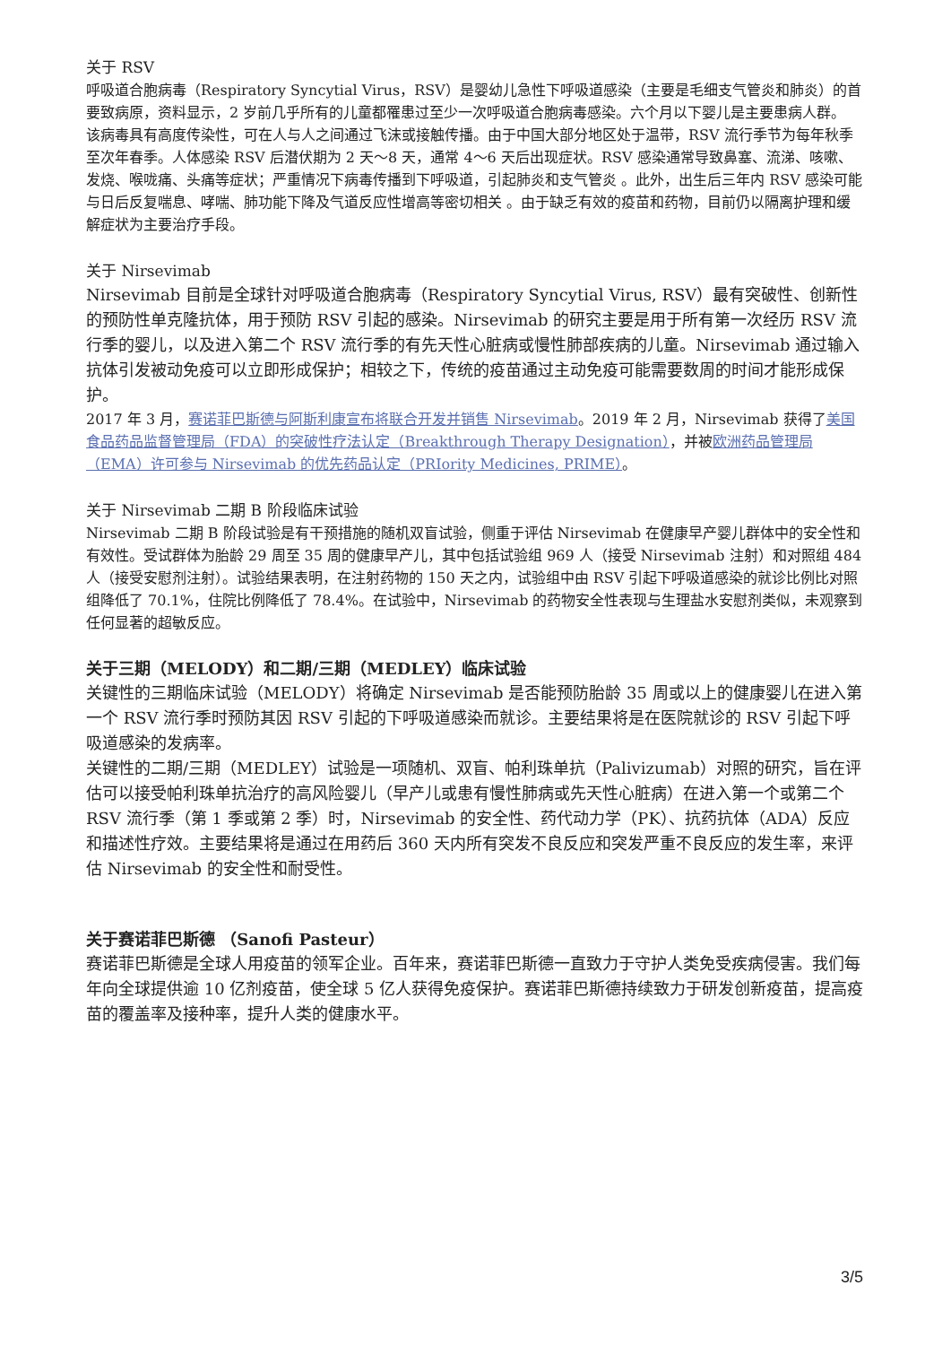关于 RSV
呼吸道合胞病毒（Respiratory Syncytial Virus，RSV）是婴幼儿急性下呼吸道感染（主要是毛细支气管炎和肺炎）的首要致病原，资料显示，2 岁前几乎所有的儿童都罹患过至少一次呼吸道合胞病毒感染。六个月以下婴儿是主要患病人群。
该病毒具有高度传染性，可在人与人之间通过飞沫或接触传播。由于中国大部分地区处于温带，RSV 流行季节为每年秋季至次年春季。人体感染 RSV 后潜伏期为 2 天～8 天，通常 4～6 天后出现症状。RSV 感染通常导致鼻塞、流涕、咳嗽、发烧、喉咙痛、头痛等症状；严重情况下病毒传播到下呼吸道，引起肺炎和支气管炎 。此外，出生后三年内 RSV 感染可能与日后反复喘息、哮喘、肺功能下降及气道反应性增高等密切相关 。由于缺乏有效的疫苗和药物，目前仍以隔离护理和缓解症状为主要治疗手段。
关于 Nirsevimab
Nirsevimab 目前是全球针对呼吸道合胞病毒（Respiratory Syncytial Virus, RSV）最有突破性、创新性的预防性单克隆抗体，用于预防 RSV 引起的感染。Nirsevimab 的研究主要是用于所有第一次经历 RSV 流行季的婴儿，以及进入第二个 RSV 流行季的有先天性心脏病或慢性肺部疾病的儿童。Nirsevimab 通过输入抗体引发被动免疫可以立即形成保护；相较之下，传统的疫苗通过主动免疫可能需要数周的时间才能形成保护。
2017 年 3 月，赛诺菲巴斯德与阿斯利康宣布将联合开发并销售 Nirsevimab。2019 年 2 月，Nirsevimab 获得了美国食品药品监督管理局（FDA）的突破性疗法认定（Breakthrough Therapy Designation），并被欧洲药品管理局（EMA）许可参与 Nirsevimab 的优先药品认定（PRIority Medicines, PRIME）。
关于 Nirsevimab 二期 B 阶段临床试验
Nirsevimab 二期 B 阶段试验是有干预措施的随机双盲试验，侧重于评估 Nirsevimab 在健康早产婴儿群体中的安全性和有效性。受试群体为胎龄 29 周至 35 周的健康早产儿，其中包括试验组 969 人（接受 Nirsevimab 注射）和对照组 484 人（接受安慰剂注射）。试验结果表明，在注射药物的 150 天之内，试验组中由 RSV 引起下呼吸道感染的就诊比例比对照组降低了 70.1%，住院比例降低了 78.4%。在试验中，Nirsevimab 的药物安全性表现与生理盐水安慰剂类似，未观察到任何显著的超敏反应。
关于三期（MELODY）和二期/三期（MEDLEY）临床试验
关键性的三期临床试验（MELODY）将确定 Nirsevimab 是否能预防胎龄 35 周或以上的健康婴儿在进入第一个 RSV 流行季时预防其因 RSV 引起的下呼吸道感染而就诊。主要结果将是在医院就诊的 RSV 引起下呼吸道感染的发病率。
关键性的二期/三期（MEDLEY）试验是一项随机、双盲、帕利珠单抗（Palivizumab）对照的研究，旨在评估可以接受帕利珠单抗治疗的高风险婴儿（早产儿或患有慢性肺病或先天性心脏病）在进入第一个或第二个 RSV 流行季（第 1 季或第 2 季）时，Nirsevimab 的安全性、药代动力学（PK）、抗药抗体（ADA）反应和描述性疗效。主要结果将是通过在用药后 360 天内所有突发不良反应和突发严重不良反应的发生率，来评估 Nirsevimab 的安全性和耐受性。
关于赛诺菲巴斯德 （Sanofi Pasteur）
赛诺菲巴斯德是全球人用疫苗的领军企业。百年来，赛诺菲巴斯德一直致力于守护人类免受疾病侵害。我们每年向全球提供逾 10 亿剂疫苗，使全球 5 亿人获得免疫保护。赛诺菲巴斯德持续致力于研发创新疫苗，提高疫苗的覆盖率及接种率，提升人类的健康水平。
3/5